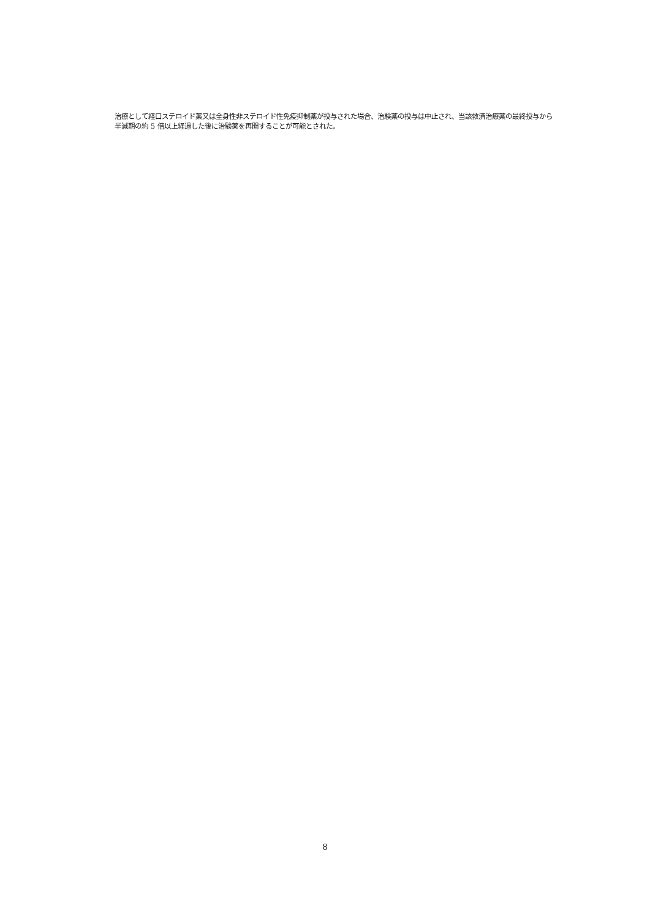治療として経口ステロイド薬又は全身性非ステロイド性免疫抑制薬が投与された場合、治験薬の投与は中止され、当該救済治療薬の最終投与から半減期の約 5 倍以上経過した後に治験薬を再開することが可能とされた。
8